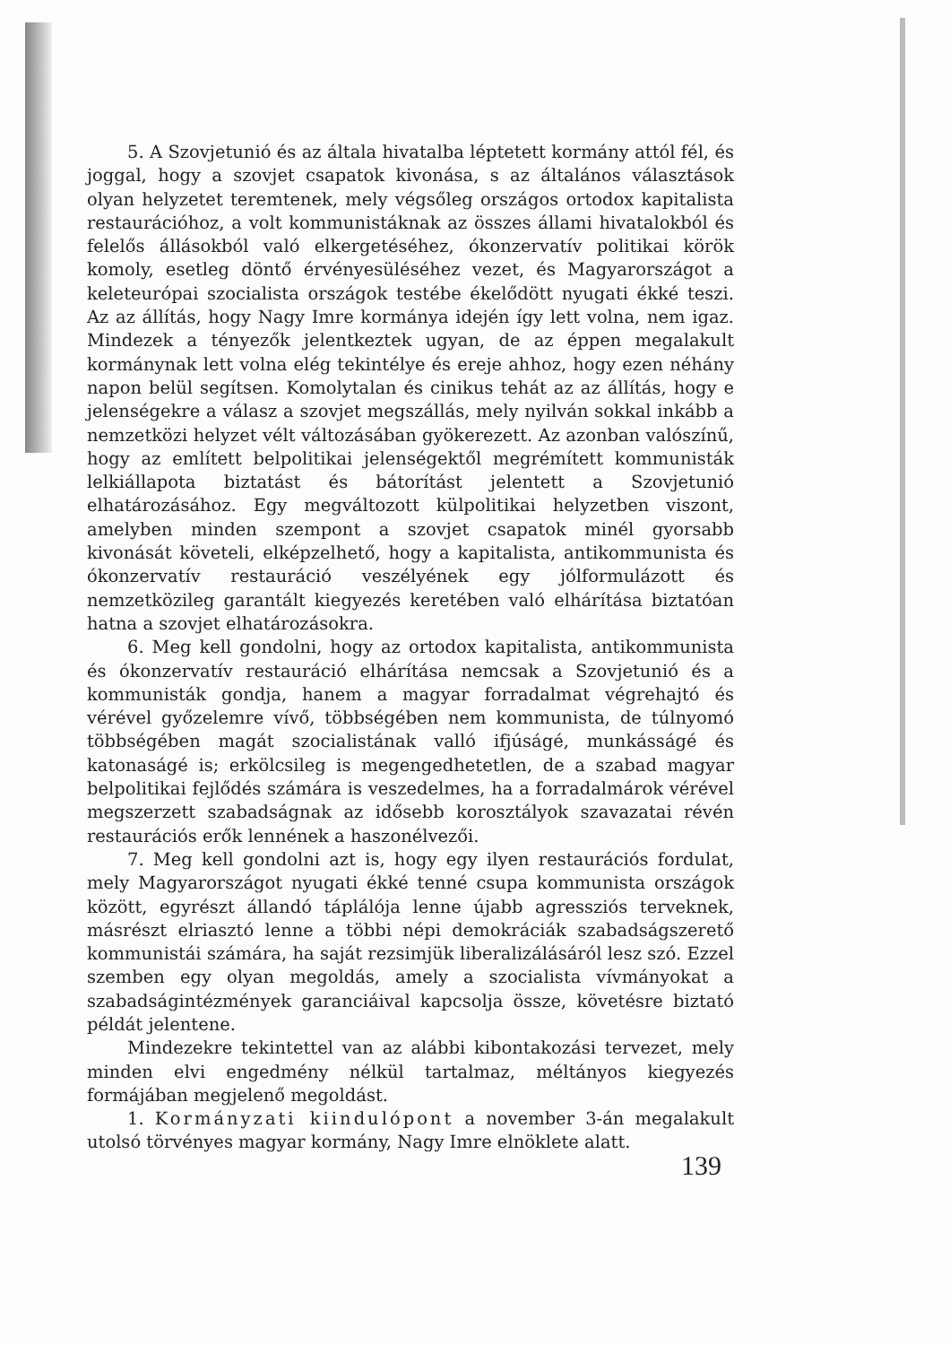5. A Szovjetunió és az általa hivatalba léptetett kormány attól fél, és joggal, hogy a szovjet csapatok kivonása, s az általános választások olyan helyzetet teremtenek, mely végsőleg országos ortodox kapitalista restaurációhoz, a volt kommunistáknak az összes állami hivatalokból és felelős állásokból való elkergetéséhez, ókonzervatív politikai körök komoly, esetleg döntő érvényesüléséhez vezet, és Magyarországot a keleteurópai szocialista országok testébe ékelődött nyugati ékké teszi. Az az állítás, hogy Nagy Imre kormánya idején így lett volna, nem igaz. Mindezek a tényezők jelentkeztek ugyan, de az éppen megalakult kormánynak lett volna elég tekintélye és ereje ahhoz, hogy ezen néhány napon belül segítsen. Komolytalan és cinikus tehát az az állítás, hogy e jelenségekre a válasz a szovjet megszállás, mely nyilván sokkal inkább a nemzetközi helyzet vélt változásában gyökerezett. Az azonban valószínű, hogy az említett belpolitikai jelenségektől megrémített kommunisták lelkiállapota biztatást és bátorítást jelentett a Szovjetunió elhatározásához. Egy megváltozott külpolitikai helyzetben viszont, amelyben minden szempont a szovjet csapatok minél gyorsabb kivonását követeli, elképzelhető, hogy a kapitalista, antikommunista és ókonzervatív restauráció veszélyének egy jólformulázott és nemzetközileg garantált kiegyezés keretében való elhárítása biztatóan hatna a szovjet elhatározásokra.
6. Meg kell gondolni, hogy az ortodox kapitalista, antikommunista és ókonzervatív restauráció elhárítása nemcsak a Szovjetunió és a kommunisták gondja, hanem a magyar forradalmat végrehajtó és vérével győzelemre vívő, többségében nem kommunista, de túlnyomó többségében magát szocialistának valló ifjúságé, munkásságé és katonaságé is; erkölcsileg is megengedhetetlen, de a szabad magyar belpolitikai fejlődés számára is veszedelmes, ha a forradalmárok vérével megszerzett szabadságnak az idősebb korosztályok szavazatai révén restaurációs erők lennének a haszonélvezői.
7. Meg kell gondolni azt is, hogy egy ilyen restaurációs fordulat, mely Magyarországot nyugati ékké tenné csupa kommunista országok között, egyrészt állandó táplálója lenne újabb agressziós terveknek, másrészt elriasztó lenne a többi népi demokráciák szabadságszerető kommunistái számára, ha saját rezsimjük liberalizálásáról lesz szó. Ezzel szemben egy olyan megoldás, amely a szocialista vívmányokat a szabadságintézmények garanciáival kapcsolja össze, követésre biztató példát jelentene.
Mindezekre tekintettel van az alábbi kibontakozási tervezet, mely minden elvi engedmény nélkül tartalmaz, méltányos kiegyezés formájában megjelenő megoldást.
1. Kormányzati kiindulópont a november 3-án megalakult utolsó törvényes magyar kormány, Nagy Imre elnöklete alatt.
139